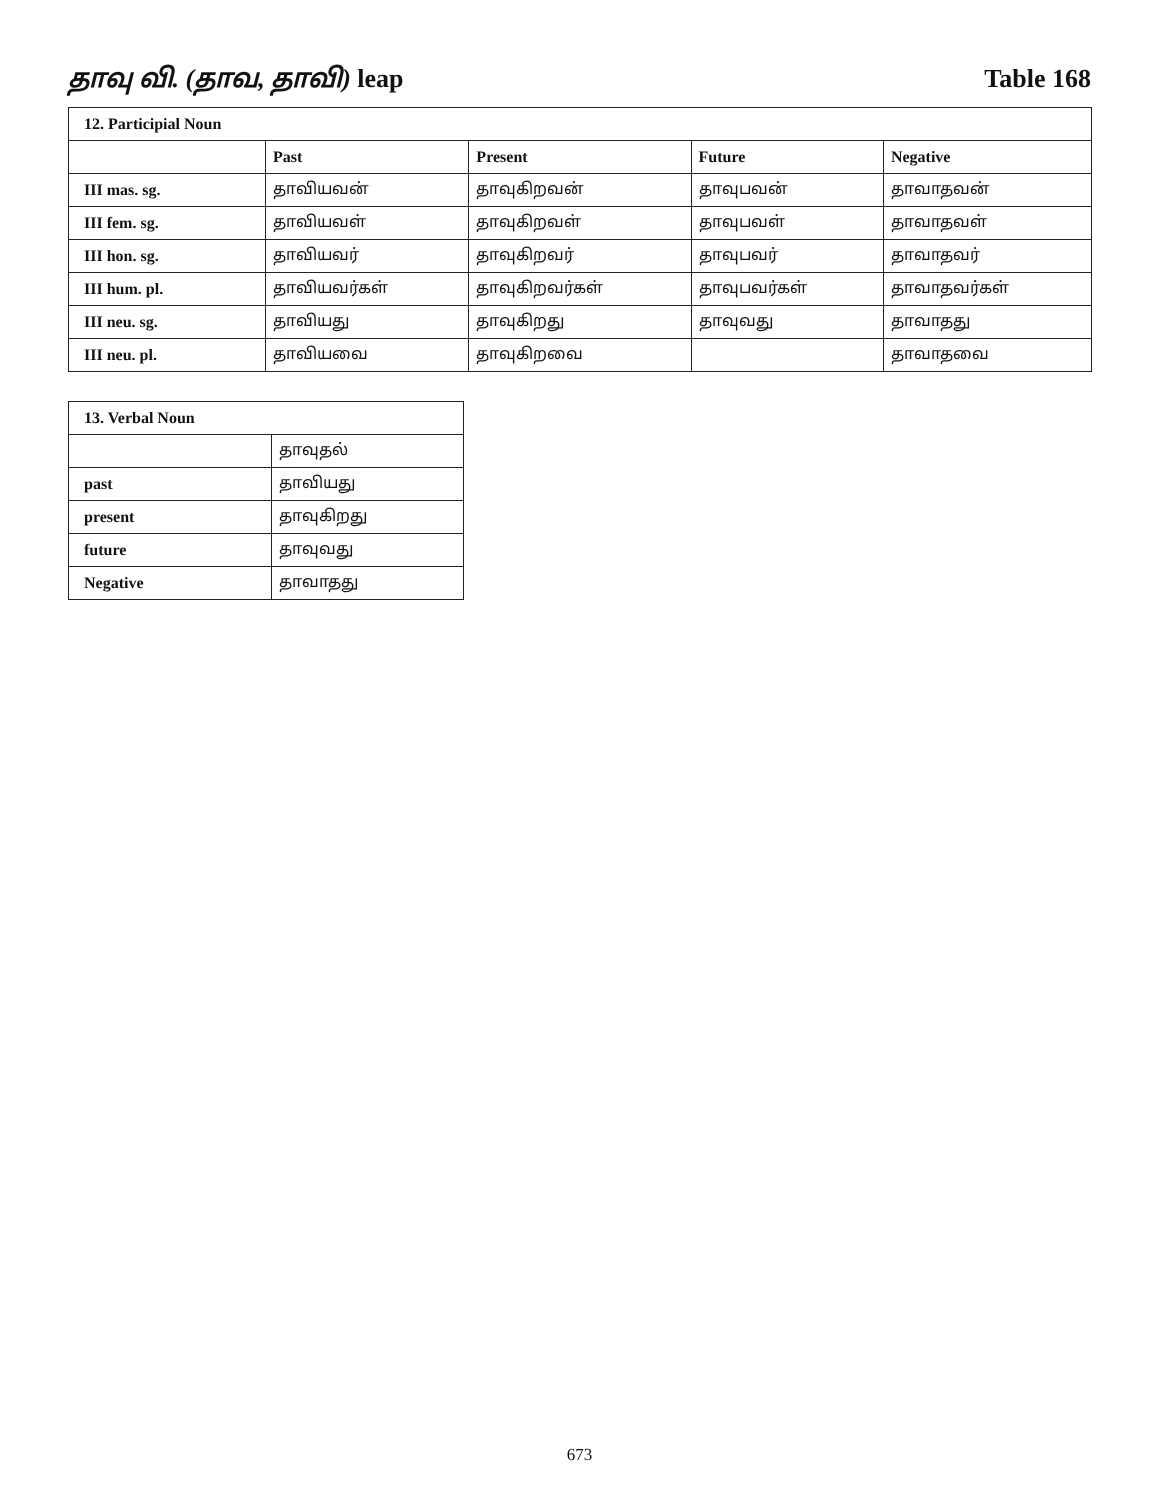தாவு வி. (தாவ, தாவி) leap Table 168
| 12. Participial Noun | | | | |
| --- | --- | --- | --- | --- |
| | Past | Present | Future | Negative |
| III mas. sg. | தாவியவன் | தாவுகிறவன் | தாவுபவன் | தாவாதவன் |
| III fem. sg. | தாவியவள் | தாவுகிறவள் | தாவுபவள் | தாவாதவள் |
| III hon. sg. | தாவியவர் | தாவுகிறவர் | தாவுபவர் | தாவாதவர் |
| III hum. pl. | தாவியவர்கள் | தாவுகிறவர்கள் | தாவுபவர்கள் | தாவாதவர்கள் |
| III neu. sg. | தாவியது | தாவுகிறது | தாவுவது | தாவாதது |
| III neu. pl. | தாவியவை | தாவுகிறவை | | தாவாதவை |
| 13. Verbal Noun | |
| --- | --- |
| | தாவுதல் |
| past | தாவியது |
| present | தாவுகிறது |
| future | தாவுவது |
| Negative | தாவாதது |
673